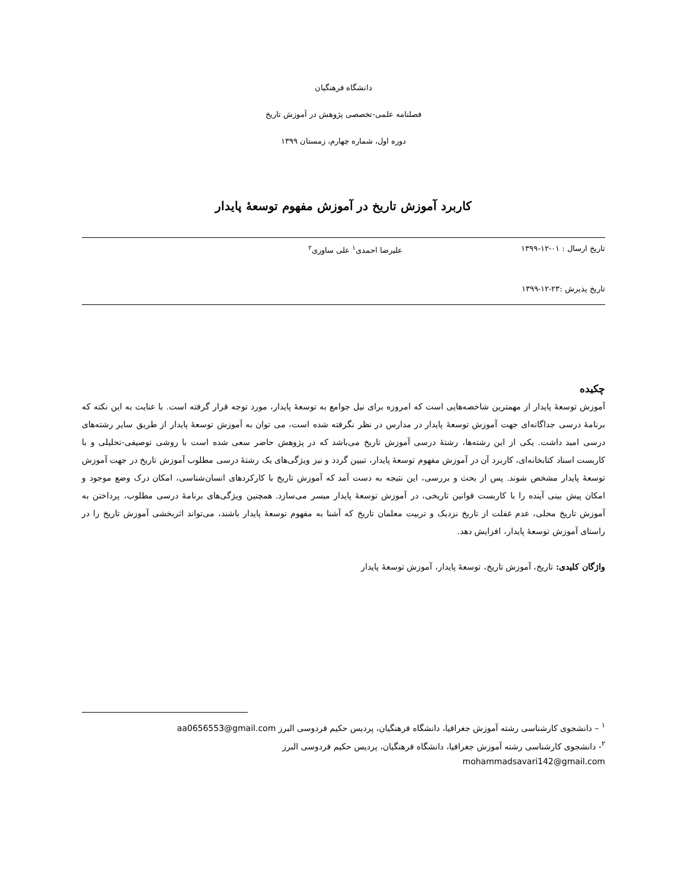دانشگاه فرهنگیان
فصلنامه علمی-تخصصی پژوهش در آموزش تاریخ
دوره اول، شماره چهارم، زمستان ۱۳۹۹
کاربرد آموزش تاریخ در آموزش مفهوم توسعۀ پایدار
تاریخ ارسال : ۰۱-۱۲-۱۳۹۹ علیرضا احمدی<sup>۱</sup> علی ساوری<sup>۲</sup>
تاریخ پذیرش :۲۳-۱۲-۱۳۹۹
چکیده
آموزش توسعۀ پایدار از مهمترین شاخصه‌هایی است که امروزه برای نیل جوامع به توسعۀ پایدار، مورد توجه قرار گرفته است. با عنایت به این نکته که برنامۀ درسی جداگانه‌ای جهت آموزش توسعۀ پایدار در مدارس در نظر نگرفته شده است، می توان به آموزش توسعۀ پایدار از طریق سایر رشته‌های درسی امید داشت. یکی از این رشته‌ها، رشتۀ درسی آموزش تاریخ می‌باشد که در پژوهش حاضر سعی شده است با روشی توصیفی-تحلیلی و با کاربست اسناد کتابخانه‌ای، کاربرد آن در آموزش مفهوم توسعۀ پایدار، تبیین گردد و نیز ویژگی‌های یک رشتۀ درسی مطلوب آموزش تاریخ در جهت آموزش توسعۀ پایدار مشخص شوند. پس از بحث و بررسی، این نتیجه به دست آمد که آموزش تاریخ با کارکردهای انسان‌شناسی، امکان درک وضع موجود و امکان پیش بینی آینده را با کاربست قوانین تاریخی، در آموزش توسعۀ پایدار میسر می‌سازد. همچنین ویژگی‌های برنامۀ درسی مطلوب، پرداختن به آموزش تاریخ محلی، عدم غفلت از تاریخ نزدیک و تربیت معلمان تاریخ که آشنا به مفهوم توسعۀ پایدار باشند، می‌تواند اثربخشی آموزش تاریخ را در راستای آموزش توسعۀ پایدار، افزایش دهد.
واژگان کلیدی: تاریخ، آموزش تاریخ، توسعۀ پایدار، آموزش توسعۀ پایدار
<sup>۱</sup> – دانشجوی کارشناسی رشته آموزش جغرافیا، دانشگاه فرهنگیان، پردیس حکیم فردوسی البرز aa0656553@gmail.com
<sup>۲</sup>- دانشجوی کارشناسی رشته آموزش جغرافیا، دانشگاه فرهنگیان، پردیس حکیم فردوسی البرز
mohammadsavari142@gmail.com